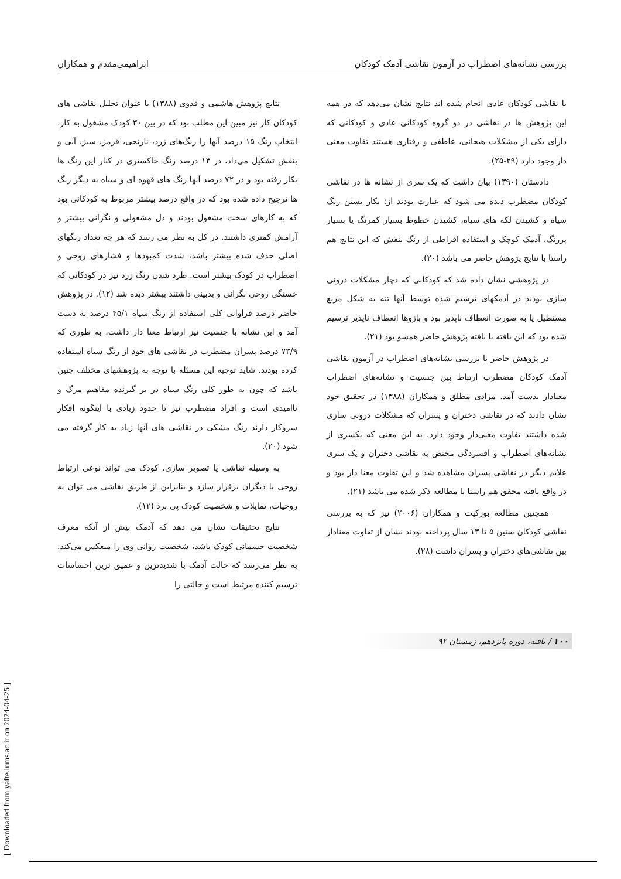بررسی نشانه‌های اضطراب در آزمون نقاشی آدمک کودکان ابراهیمی‌مقدم و همکاران
با نقاشی کودکان عادی انجام شده اند نتایج نشان می‌دهد که در همه این پژوهش ها در نقاشی در دو گروه کودکانی عادی و کودکانی که دارای یکی از مشکلات هیجانی، عاطفی و رفتاری هستند تفاوت معنی دار وجود دارد (۲۹-۲۵).
دادستان (۱۳۹۰) بیان داشت که یک سری از نشانه ها در نقاشی کودکان مضطرب دیده می شود که عبارت بودند از: بکار بستن رنگ سیاه و کشیدن لکه های سیاه، کشیدن خطوط بسیار کمرنگ یا بسیار پررنگ، آدمک کوچک و استفاده افراطی از رنگ بنفش که این نتایج هم راستا با نتایج پژوهش حاضر می باشد (۲۰).
در پژوهشی نشان داده شد که کودکانی که دچار مشکلات درونی سازی بودند در آدمکهای ترسیم شده توسط آنها تنه به شکل مربع مستطیل یا به صورت انعطاف ناپذیر بود و بازوها انعطاف ناپذیر ترسیم شده بود که این یافته با یافته پژوهش حاضر همسو بود (۲۱).
در پژوهش حاضر با بررسی نشانه‌های اضطراب در آزمون نقاشی آدمک کودکان مضطرب ارتباط بین جنسیت و نشانه‌های اضطراب معنادار بدست آمد. مرادی مطلق و همکاران (۱۳۸۸) در تحقیق خود نشان دادند که در نقاشی دختران و پسران که مشکلات درونی سازی شده داشتند تفاوت معنی‌دار وجود دارد. به این معنی که یکسری از نشانه‌های اضطراب و افسردگی مختص به نقاشی دختران و یک سری علایم دیگر در نقاشی پسران مشاهده شد و این تفاوت معنا دار بود و در واقع یافته محقق هم راستا با مطالعه ذکر شده می باشد (۲۱).
همچنین مطالعه بورکیت و همکاران (۲۰۰۶) نیز که به بررسی نقاشی کودکان سنین ۵ تا ۱۳ سال پرداخته بودند نشان از تفاوت معنادار بین نقاشی‌های دختران و پسران داشت (۲۸).
نتایج پژوهش هاشمی و فدوی (۱۳۸۸) با عنوان تحلیل نقاشی های کودکان کار نیز مبین این مطلب بود که در بین ۳۰ کودک مشغول به کار، انتخاب رنگ ۱۵ درصد آنها را رنگ‌های زرد، نارنجی، قرمز، سبز، آبی و بنفش تشکیل می‌داد، در ۱۳ درصد رنگ خاکستری در کنار این رنگ ها بکار رفته بود و در ۷۲ درصد آنها رنگ های قهوه ای و سیاه به دیگر رنگ ها ترجیح داده شده بود که در واقع درصد بیشتر مربوط به کودکانی بود که به کارهای سخت مشغول بودند و دل مشغولی و نگرانی بیشتر و آرامش کمتری داشتند. در کل به نظر می رسد که هر چه تعداد رنگهای اصلی حذف شده بیشتر باشد، شدت کمبودها و فشارهای روحی و اضطراب در کودک بیشتر است. طرد شدن رنگ زرد نیز در کودکانی که خستگی روحی نگرانی و بدبینی داشتند بیشتر دیده شد (۱۲). در پژوهش حاضر درصد فراوانی کلی استفاده از رنگ سیاه ۴۵/۱ درصد به دست آمد و این نشانه با جنسیت نیز ارتباط معنا دار داشت، به طوری که ۷۳/۹ درصد پسران مضطرب در نقاشی های خود از رنگ سیاه استفاده کرده بودند. شاید توجیه این مسئله با توجه به پژوهشهای مختلف چنین باشد که چون به طور کلی رنگ سیاه در بر گیرنده مفاهیم مرگ و ناامیدی است و افراد مضطرب نیز تا حدود زیادی با اینگونه افکار سروکار دارند رنگ مشکی در نقاشی های آنها زیاد به کار گرفته می شود (۲۰).
به وسیله نقاشی یا تصویر سازی، کودک می تواند نوعی ارتباط روحی با دیگران برقرار سازد و بنابراین از طریق نقاشی می توان به روحیات، تمایلات و شخصیت کودک پی برد (۱۲).
نتایج تحقیقات نشان می دهد که آدمک بیش از آنکه معرف شخصیت جسمانی کودک باشد، شخصیت روانی وی را منعکس می‌کند. به نظر می‌رسد که حالت آدمک با شدیدترین و عمیق ترین احساسات ترسیم کننده مرتبط است و حالتی را
۱۰۰ / یافته، دوره پانزدهم، زمستان ۹۲
[ Downloaded from yafte.lums.ac.ir on 2024-04-25 ]